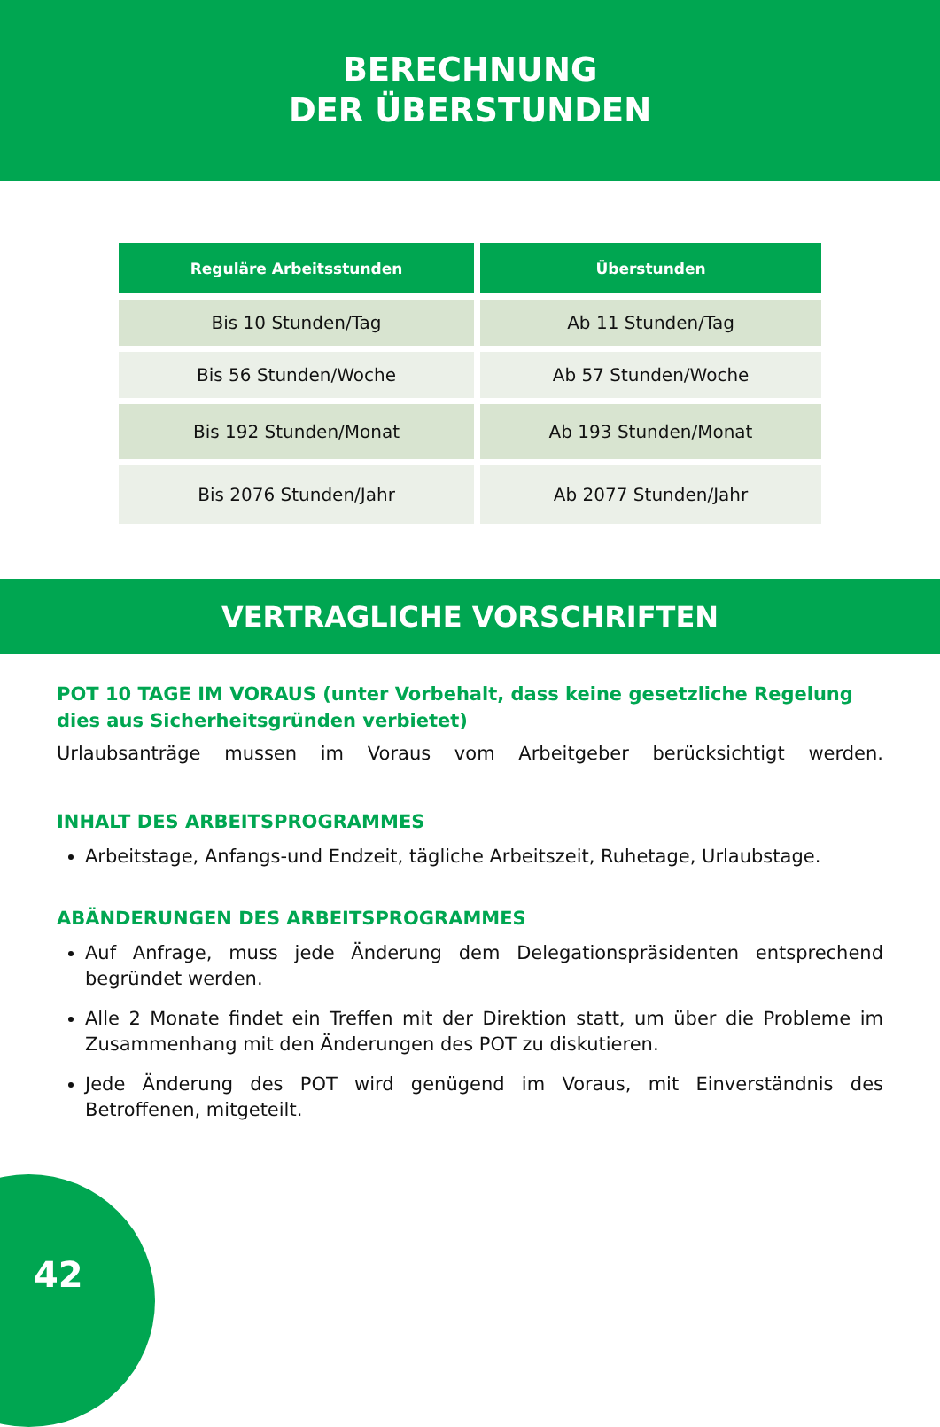BERECHNUNG
DER ÜBERSTUNDEN
| Reguläre Arbeitsstunden | Überstunden |
| --- | --- |
| Bis 10 Stunden/Tag | Ab 11 Stunden/Tag |
| Bis 56 Stunden/Woche | Ab 57 Stunden/Woche |
| Bis 192 Stunden/Monat | Ab 193 Stunden/Monat |
| Bis 2076 Stunden/Jahr | Ab 2077 Stunden/Jahr |
VERTRAGLICHE VORSCHRIFTEN
POT 10 TAGE IM VORAUS (unter Vorbehalt, dass keine gesetzliche Regelung dies aus Sicherheitsgründen verbietet)
Urlaubsanträge mussen im Voraus vom Arbeitgeber berücksichtigt werden.
INHALT DES ARBEITSPROGRAMMES
Arbeitstage, Anfangs-und Endzeit, tägliche Arbeitszeit, Ruhetage, Urlaubstage.
ABÄNDERUNGEN DES ARBEITSPROGRAMMES
Auf Anfrage, muss jede Änderung dem Delegationspräsidenten entsprechend begründet werden.
Alle 2 Monate findet ein Treffen mit der Direktion statt, um über die Probleme im Zusammenhang mit den Änderungen des POT zu diskutieren.
Jede Änderung des POT wird genügend im Voraus, mit Einverständnis des Betroffenen, mitgeteilt.
42